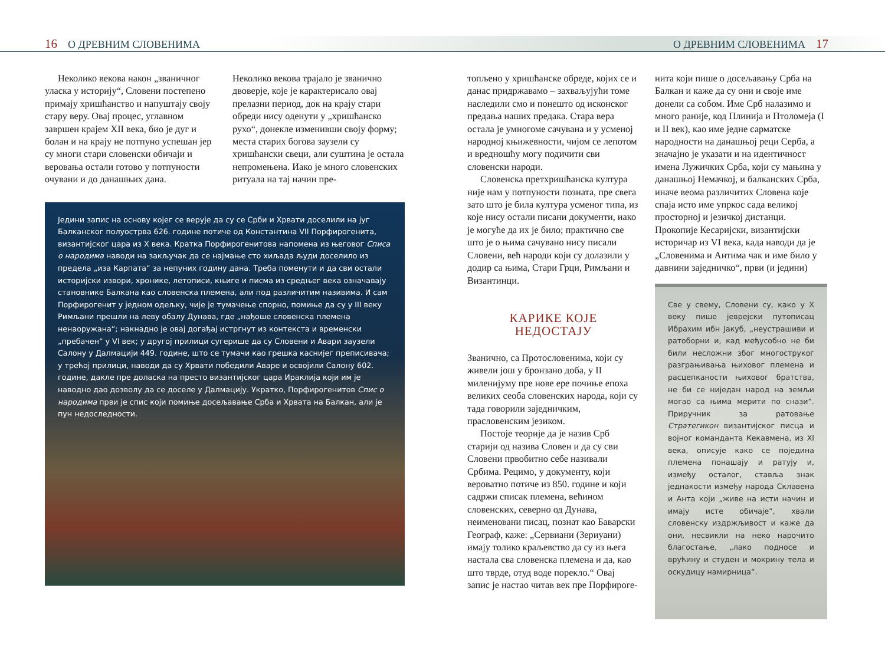16 О ДРЕВНИМ СЛОВЕНИМА О ДРЕВНИМ СЛОВЕНИМА 17
Неколико векова након „званичног уласка у историју“, Словени постепено примају хришћанство и напуштају своју стару веру. Овај процес, углавном завршен крајем XII века, био је дуг и болан и на крају не потпуно успешан јер су многи стари словенски обичаји и веровања остали готово у потпуности очувани и до данашњих дана.
Неколико векова трајало је званично двоверје, које је карактерисало овај прелазни период, док на крају стари обреди нису оденути у „хришћанско рухо“, донекле изменивши своју форму; места старих богова заузели су хришћански свеци, али суштина је остала непромењена. Иако је много словенских ритуала на тај начин пре-
Једини запис на основу којег се верује да су се Срби и Хрвати доселили на југ Балканског полуострва 626. године потиче од Константина VII Порфирогенита, византијског цара из X века. Кратка Порфирогенитова напомена из његовог Списа о народима наводи на закључак да се најмање сто хиљада људи доселило из предела „иза Карпата“ за непуних годину дана. Треба поменути и да сви остали историјски извори, хронике, летописи, књиге и писма из средњег века означавају становнике Балкана као словенска племена, али под различитим називима. И сам Порфирогенит у једном одељку, чије је тумачење спорно, помиње да су у III веку Римљани прешли на леву обалу Дунава, где „нађоше словенска племена ненаоружана“; накнадно је овај догађај истргнут из контекста и временски „пребачен“ у VI век; у другој прилици сугерише да су Словени и Авари заузели Салону у Далмацији 449. године, што се тумачи као грешка каснијег преписивача; у трећој прилици, наводи да су Хрвати победили Аваре и освојили Салону 602. године, дакле пре доласка на престо византијског цара Ираклија који им је наводно дао дозволу да се доселе у Далмацију. Укратко, Порфирогенитов Спис о народима први је спис који помиње досељавање Срба и Хрвата на Балкан, али је пун недоследности.
топљено у хришћанске обреде, којих се и данас придржавамо – захваљујући томе наследили смо и понешто од исконског предања наших предака. Стара вера остала је умногоме сачувана и у усменој народној књижевности, чијом се лепотом и вредношћу могу подичити сви словенски народи.
Словенска претхришћанска култура није нам у потпуности позната, пре свега зато што је била култура усменог типа, из које нису остали писани документи, иако је могуће да их је било; практично све што је о њима сачувано нису писали Словени, већ народи који су долазили у додир са њима, Стари Грци, Римљани и Византинци.
КАРИКЕ КОЈЕ
НЕДОСТАЈУ
Званично, са Протословенима, који су живели још у бронзано доба, у II миленијуму пре нове ере почиње епоха великих сеоба словенских народа, који су тада говорили заједничким, прасловенским језиком.
Постоје теорије да је назив Срб старији од назива Словен и да су сви Словени првобитно себе називали Србима. Рецимо, у документу, који вероватно потиче из 850. године и који садржи списак племена, већином словенских, северно од Дунава, неименовани писац, познат као Баварски Географ, каже: „Сервиани (Зериуани) имају толико краљевство да су из њега настала сва словенска племена и да, као што тврде, отуд воде порекло.“ Овај запис је настао читав век пре Порфироге-
нита који пише о досељавању Срба на Балкан и каже да су они и своје име донели са собом. Име Срб налазимо и много раније, код Плинија и Птоломеја (I и II век), као име једне сарматске народности на данашњој реци Серба, а значајно је указати и на идентичност имена Лужичких Срба, који су мањина у данашњој Немачкој, и балканских Срба, иначе веома различитих Словена које спаја исто име упркос сада великој просторној и језичкој дистанци. Прокопије Кесаријски, византијски историчар из VI века, када наводи да је „Словенима и Антима чак и име било у давнини заједничко“, први (и једини)
Све у свему, Словени су, како у X веку пише јеврејски путописац Ибрахим ибн Јакуб, „неустрашиви и ратоборни и, кад међусобно не би били несложни због многоструког разграњивања њиховог племена и расцепканости њиховог братства, не би се ниједан народ на земљи могао са њима мерити по снази“. Приручник за ратовање Стратегикон византијског писца и војног команданта Кекавмена, из XI века, описује како се поједина племена понашају и ратују и, између осталог, ставља знак једнакости између народа Склавена и Анта који „живе на исти начин и имају исте обичаје“, хвали словенску издржљивост и каже да они, несвикли на неко нарочито благостање, „лако подносе и врућину и студен и мокрину тела и оскудицу намирница“.